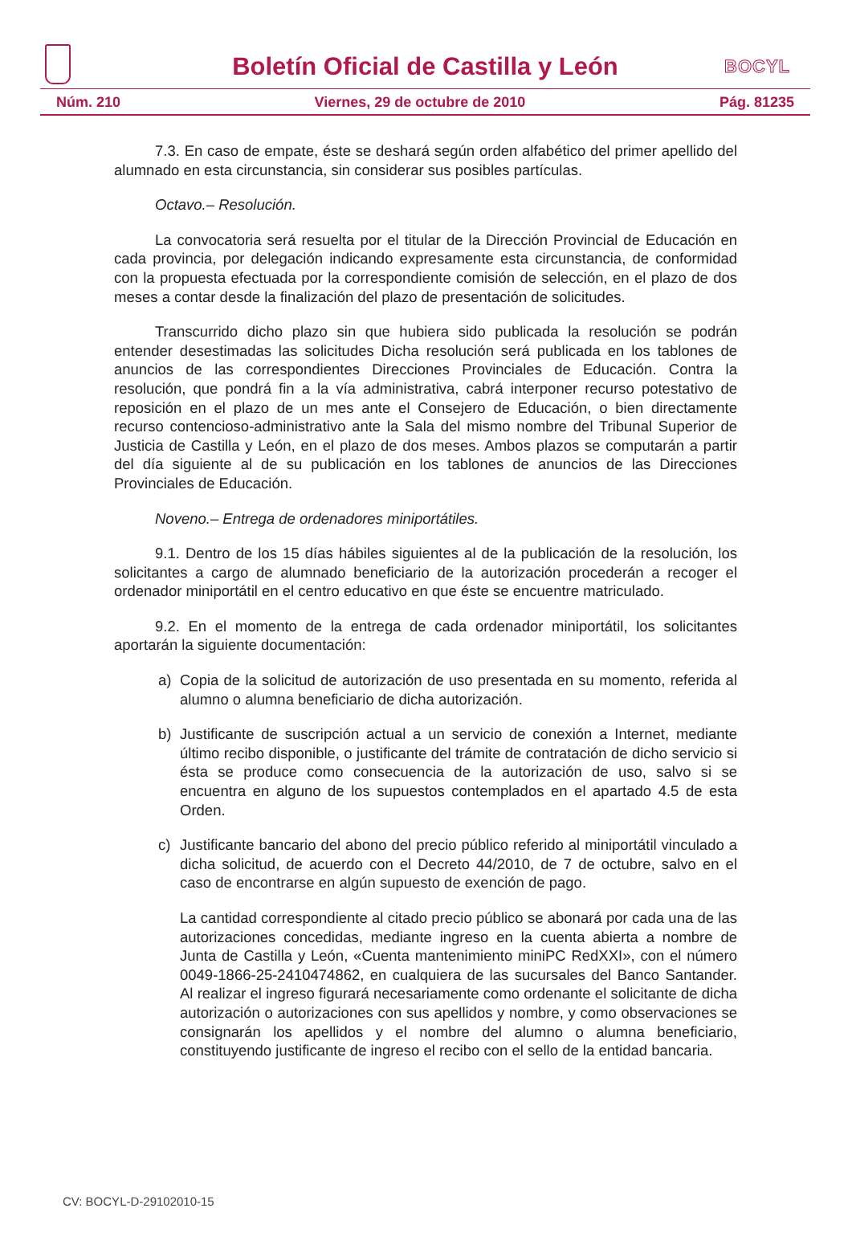Boletín Oficial de Castilla y León
BOCYL
Núm. 210 Viernes, 29 de octubre de 2010 Pág. 81235
7.3. En caso de empate, éste se deshará según orden alfabético del primer apellido del alumnado en esta circunstancia, sin considerar sus posibles partículas.
Octavo.– Resolución.
La convocatoria será resuelta por el titular de la Dirección Provincial de Educación en cada provincia, por delegación indicando expresamente esta circunstancia, de conformidad con la propuesta efectuada por la correspondiente comisión de selección, en el plazo de dos meses a contar desde la finalización del plazo de presentación de solicitudes.
Transcurrido dicho plazo sin que hubiera sido publicada la resolución se podrán entender desestimadas las solicitudes Dicha resolución será publicada en los tablones de anuncios de las correspondientes Direcciones Provinciales de Educación. Contra la resolución, que pondrá fin a la vía administrativa, cabrá interponer recurso potestativo de reposición en el plazo de un mes ante el Consejero de Educación, o bien directamente recurso contencioso-administrativo ante la Sala del mismo nombre del Tribunal Superior de Justicia de Castilla y León, en el plazo de dos meses. Ambos plazos se computarán a partir del día siguiente al de su publicación en los tablones de anuncios de las Direcciones Provinciales de Educación.
Noveno.– Entrega de ordenadores miniportátiles.
9.1. Dentro de los 15 días hábiles siguientes al de la publicación de la resolución, los solicitantes a cargo de alumnado beneficiario de la autorización procederán a recoger el ordenador miniportátil en el centro educativo en que éste se encuentre matriculado.
9.2. En el momento de la entrega de cada ordenador miniportátil, los solicitantes aportarán la siguiente documentación:
a) Copia de la solicitud de autorización de uso presentada en su momento, referida al alumno o alumna beneficiario de dicha autorización.
b) Justificante de suscripción actual a un servicio de conexión a Internet, mediante último recibo disponible, o justificante del trámite de contratación de dicho servicio si ésta se produce como consecuencia de la autorización de uso, salvo si se encuentra en alguno de los supuestos contemplados en el apartado 4.5 de esta Orden.
c) Justificante bancario del abono del precio público referido al miniportátil vinculado a dicha solicitud, de acuerdo con el Decreto 44/2010, de 7 de octubre, salvo en el caso de encontrarse en algún supuesto de exención de pago.
La cantidad correspondiente al citado precio público se abonará por cada una de las autorizaciones concedidas, mediante ingreso en la cuenta abierta a nombre de Junta de Castilla y León, «Cuenta mantenimiento miniPC RedXXI», con el número 0049-1866-25-2410474862, en cualquiera de las sucursales del Banco Santander. Al realizar el ingreso figurará necesariamente como ordenante el solicitante de dicha autorización o autorizaciones con sus apellidos y nombre, y como observaciones se consignarán los apellidos y el nombre del alumno o alumna beneficiario, constituyendo justificante de ingreso el recibo con el sello de la entidad bancaria.
CV: BOCYL-D-29102010-15